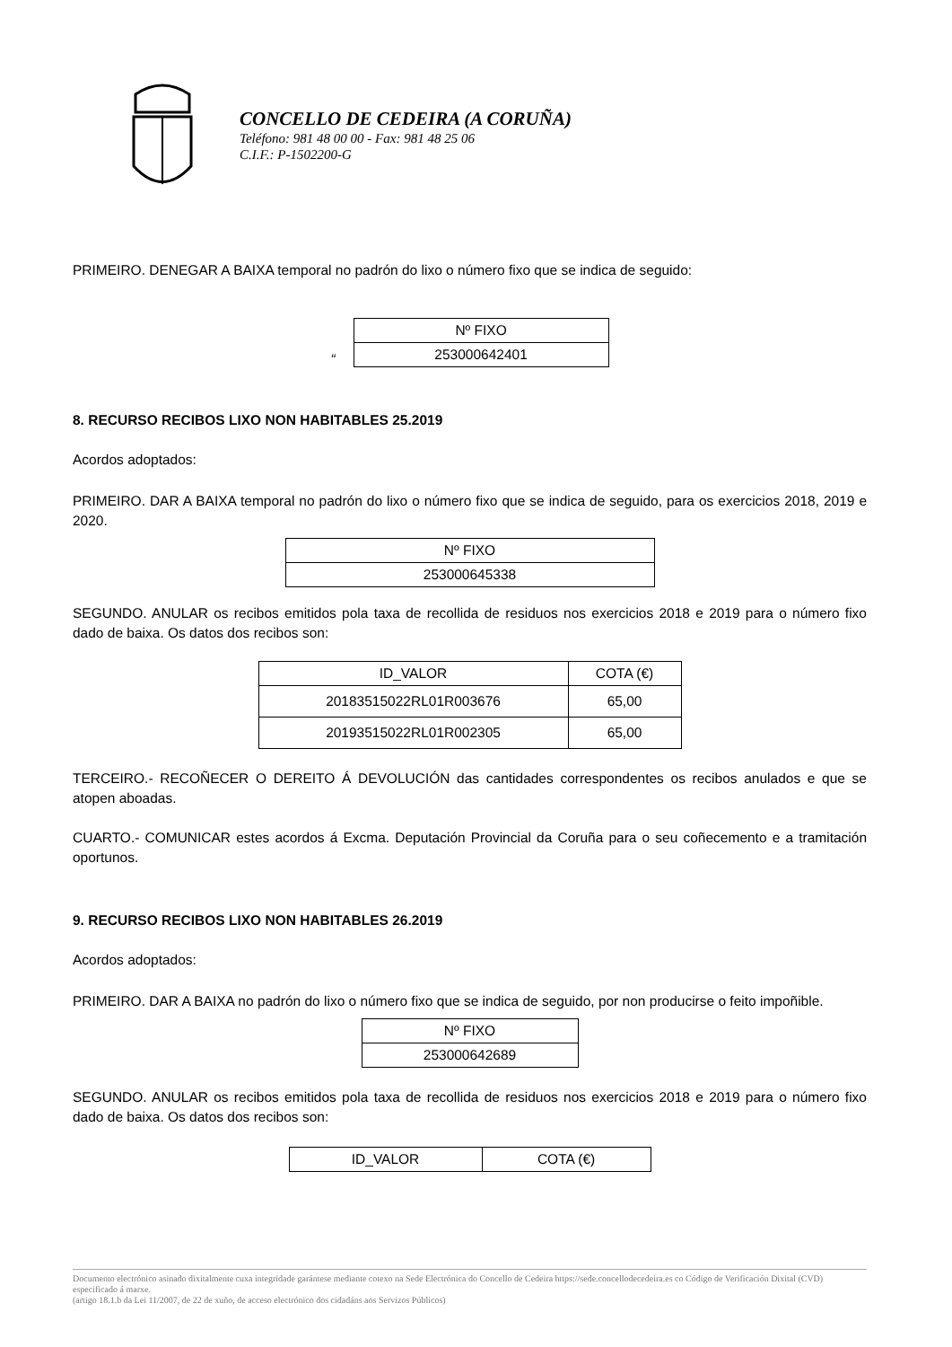CONCELLO DE CEDEIRA (A CORUÑA)
Teléfono: 981 48 00 00 - Fax: 981 48 25 06
C.I.F.: P-1502200-G
PRIMEIRO. DENEGAR A BAIXA temporal no padrón do lixo o número fixo que se indica de seguido:
“
| Nº FIXO |
| --- |
| 253000642401 |
8. RECURSO RECIBOS LIXO NON HABITABLES 25.2019
Acordos adoptados:
PRIMEIRO. DAR A BAIXA temporal no padrón do lixo o número fixo que se indica de seguido, para os exercicios 2018, 2019 e 2020.
| Nº FIXO |
| --- |
| 253000645338 |
SEGUNDO. ANULAR os recibos emitidos pola taxa de recollida de residuos nos exercicios 2018 e 2019 para o número fixo dado de baixa. Os datos dos recibos son:
| ID_VALOR | COTA (€) |
| --- | --- |
| 20183515022RL01R003676 | 65,00 |
| 20193515022RL01R002305 | 65,00 |
TERCEIRO.- RECOÑECER O DEREITO Á DEVOLUCIÓN das cantidades correspondentes os recibos anulados e que se atopen aboadas.
CUARTO.- COMUNICAR estes acordos á Excma. Deputación Provincial da Coruña para o seu coñecemento e a tramitación oportunos.
9. RECURSO RECIBOS LIXO NON HABITABLES 26.2019
Acordos adoptados:
PRIMEIRO. DAR A BAIXA no padrón do lixo o número fixo que se indica de seguido, por non producirse o feito impoñible.
| Nº FIXO |
| --- |
| 253000642689 |
SEGUNDO. ANULAR os recibos emitidos pola taxa de recollida de residuos nos exercicios 2018 e 2019 para o número fixo dado de baixa. Os datos dos recibos son:
| ID_VALOR | COTA (€) |
| --- | --- |
Documento electrónico asinado dixitalmente cuxa integridade garántese mediante cotexo na Sede Electrónica do Concello de Cedeira https://sede.concellodecedeira.es co Código de Verificación Dixital (CVD) especificado á marxe.
(artigo 18.1.b da Lei 11/2007, de 22 de xuño, de acceso electrónico dos cidadáns aos Servizos Públicos)